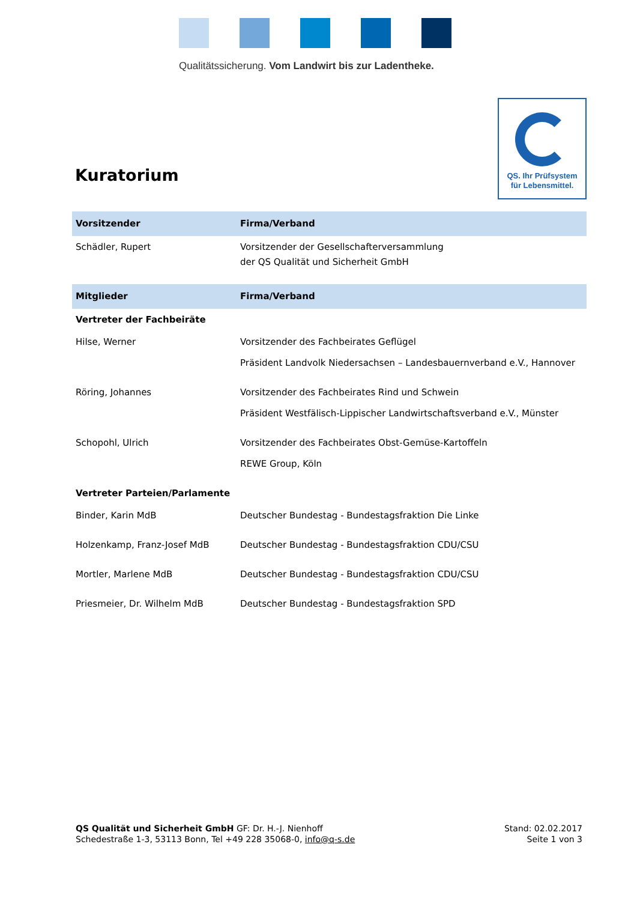Qualitätssicherung. Vom Landwirt bis zur Ladentheke.
QS. Ihr Prüfsystem
für Lebensmittel.
Kuratorium
| Vorsitzender | Firma/Verband |
| --- | --- |
| Schädler, Rupert | Vorsitzender der Gesellschafterversammlung der QS Qualität und Sicherheit GmbH |
| Mitglieder | Firma/Verband |
| Vertreter der Fachbeiräte | |
| Hilse, Werner | Vorsitzender des Fachbeirates Geflügel Präsident Landvolk Niedersachsen – Landesbauernverband e.V., Hannover |
| Röring, Johannes | Vorsitzender des Fachbeirates Rind und Schwein Präsident Westfälisch-Lippischer Landwirtschaftsverband e.V., Münster |
| Schopohl, Ulrich | Vorsitzender des Fachbeirates Obst-Gemüse-Kartoffeln REWE Group, Köln |
| Vertreter Parteien/Parlamente | |
| Binder, Karin MdB | Deutscher Bundestag - Bundestagsfraktion Die Linke |
| Holzenkamp, Franz-Josef MdB | Deutscher Bundestag - Bundestagsfraktion CDU/CSU |
| Mortler, Marlene MdB | Deutscher Bundestag - Bundestagsfraktion CDU/CSU |
| Priesmeier, Dr. Wilhelm MdB | Deutscher Bundestag - Bundestagsfraktion SPD |
QS Qualität und Sicherheit GmbH GF: Dr. H.-J. Nienhoff
Schedestraße 1-3, 53113 Bonn, Tel +49 228 35068-0, info@q-s.de
Stand: 02.02.2017
Seite 1 von 3